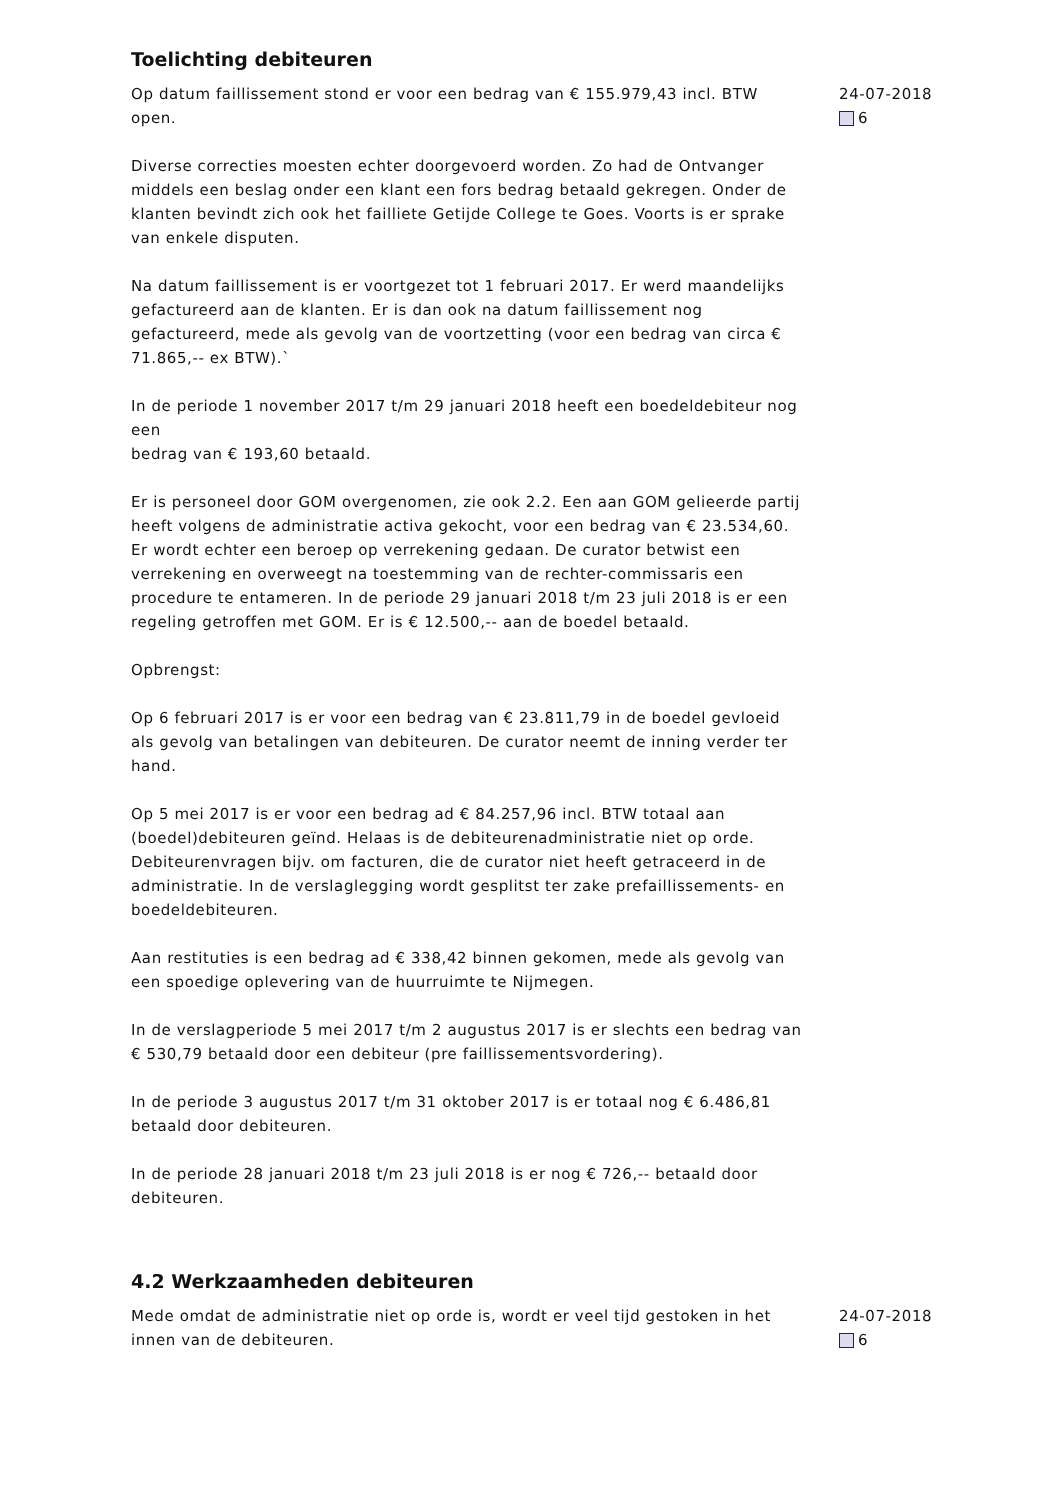Toelichting debiteuren
Op datum faillissement stond er voor een bedrag van € 155.979,43 incl. BTW open.
Diverse correcties moesten echter doorgevoerd worden. Zo had de Ontvanger middels een beslag onder een klant een fors bedrag betaald gekregen. Onder de klanten bevindt zich ook het failliete Getijde College te Goes. Voorts is er sprake van enkele disputen.
Na datum faillissement is er voortgezet tot 1 februari 2017. Er werd maandelijks gefactureerd aan de klanten. Er is dan ook na datum faillissement nog gefactureerd, mede als gevolg van de voortzetting (voor een bedrag van circa € 71.865,-- ex BTW).`
In de periode 1 november 2017 t/m 29 januari 2018 heeft een boedeldebiteur nog een
bedrag van € 193,60 betaald.
Er is personeel door GOM overgenomen, zie ook 2.2. Een aan GOM gelieerde partij heeft volgens de administratie activa gekocht, voor een bedrag van € 23.534,60. Er wordt echter een beroep op verrekening gedaan. De curator betwist een verrekening en overweegt na toestemming van de rechter-commissaris een procedure te entameren. In de periode 29 januari 2018 t/m 23 juli 2018 is er een regeling getroffen met GOM. Er is € 12.500,-- aan de boedel betaald.
Opbrengst:
Op 6 februari 2017 is er voor een bedrag van € 23.811,79 in de boedel gevloeid als gevolg van betalingen van debiteuren. De curator neemt de inning verder ter hand.
Op 5 mei 2017 is er voor een bedrag ad € 84.257,96 incl. BTW totaal aan (boedel)debiteuren geïnd. Helaas is de debiteurenadministratie niet op orde. Debiteurenvragen bijv. om facturen, die de curator niet heeft getraceerd in de administratie. In de verslaglegging wordt gesplitst ter zake prefaillissements- en boedeldebiteuren.
Aan restituties is een bedrag ad € 338,42 binnen gekomen, mede als gevolg van een spoedige oplevering van de huurruimte te Nijmegen.
In de verslagperiode 5 mei 2017 t/m 2 augustus 2017 is er slechts een bedrag van € 530,79 betaald door een debiteur (pre faillissementsvordering).
In de periode 3 augustus 2017 t/m 31 oktober 2017 is er totaal nog € 6.486,81 betaald door debiteuren.
In de periode 28 januari 2018 t/m 23 juli 2018 is er nog € 726,-- betaald door debiteuren.
24-07-2018
6
4.2 Werkzaamheden debiteuren
Mede omdat de administratie niet op orde is, wordt er veel tijd gestoken in het innen van de debiteuren.
24-07-2018
6